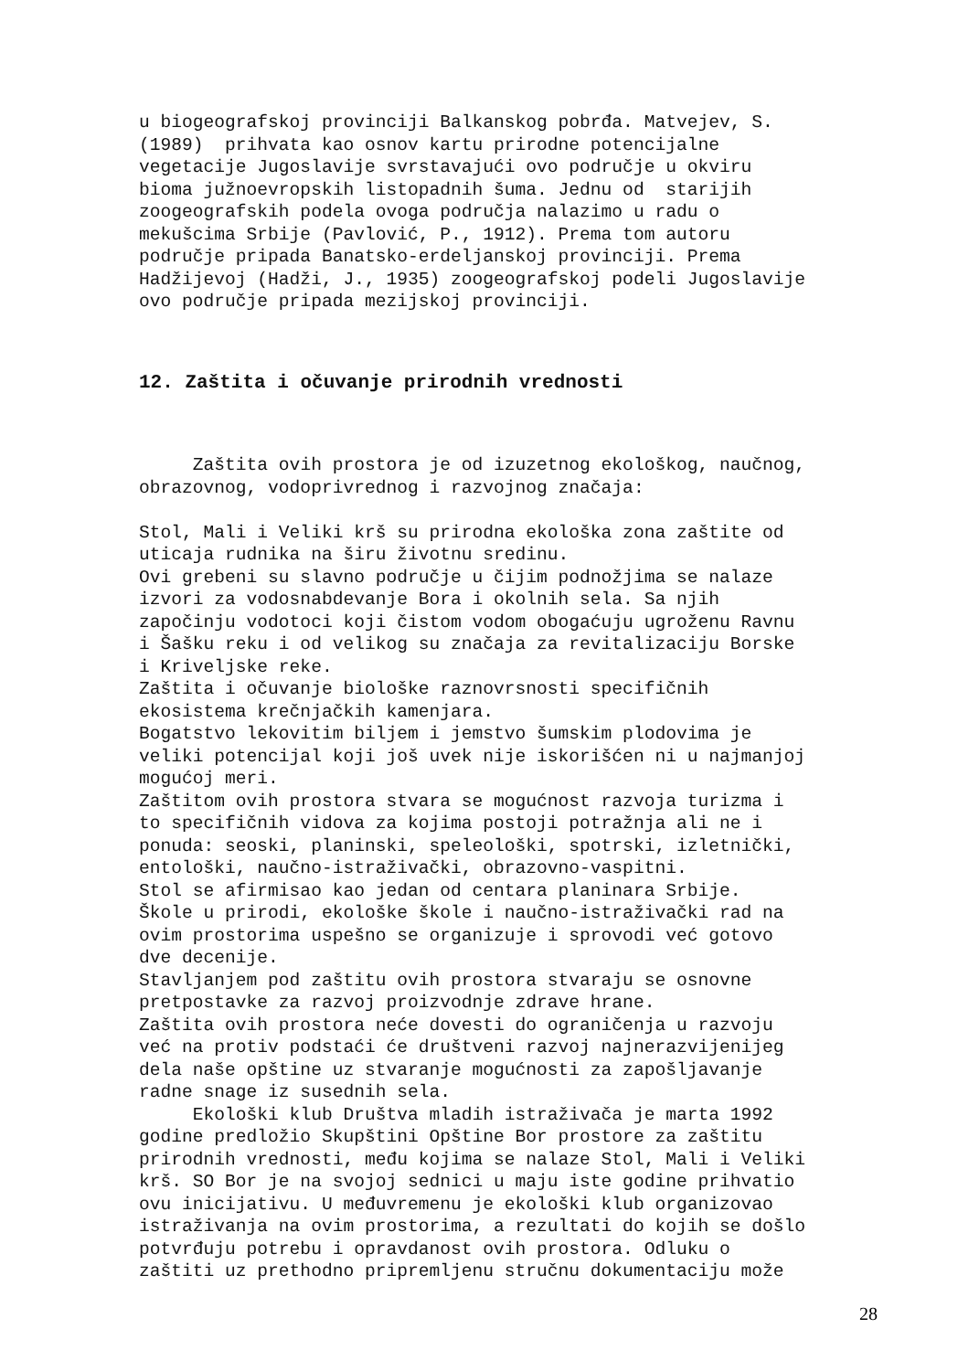u biogeografskoj provinciji Balkanskog pobrđa. Matvejev, S. (1989) prihvata kao osnov kartu prirodne potencijalne vegetacije Jugoslavije svrstavajući ovo područje u okviru bioma južnoevropskih listopadnih šuma. Jednu od starijih zoogeografskih podela ovoga područja nalazimo u radu o mekušcima Srbije (Pavlović, P., 1912). Prema tom autoru područje pripada Banatsko-erdeljanskoj provinciji. Prema Hadžijevoj (Hadži, J., 1935) zoogeografskoj podeli Jugoslavije ovo područje pripada mezijskoj provinciji.
12. Zaštita i očuvanje prirodnih vrednosti
Zaštita ovih prostora je od izuzetnog ekološkog, naučnog, obrazovnog, vodoprivrednog i razvojnog značaja: Stol, Mali i Veliki krš su prirodna ekološka zona zaštite od uticaja rudnika na širu životnu sredinu. Ovi grebeni su slavno područje u čijim podnožjima se nalaze izvori za vodosnabdevanje Bora i okolnih sela. Sa njih započinju vodotoci koji čistom vodom obogaćuju ugroženu Ravnu i Šašku reku i od velikog su značaja za revitalizaciju Borske i Kriveljske reke. Zaštita i očuvanje biološke raznovrsnosti specifičnih ekosistema krečnjačkih kamenjara. Bogatstvo lekovitim biljem i jemstvo šumskim plodovima je veliki potencijal koji još uvek nije iskorišćen ni u najmanjoj mogućoj meri. Zaštitom ovih prostora stvara se mogućnost razvoja turizma i to specifičnih vidova za kojima postoji potražnja ali ne i ponuda: seoski, planinski, speleološki, spotrski, izletnički, entološki, naučno-istraživački, obrazovno-vaspitni. Stol se afirmisao kao jedan od centara planinara Srbije. Škole u prirodi, ekološke škole i naučno-istraživački rad na ovim prostorima uspešno se organizuje i sprovodi već gotovo dve decenije. Stavljanjem pod zaštitu ovih prostora stvaraju se osnovne pretpostavke za razvoj proizvodnje zdrave hrane. Zaštita ovih prostora neće dovesti do ograničenja u razvoju već na protiv podstaći će društveni razvoj najnerazvijenijeg dela naše opštine uz stvaranje mogućnosti za zapošljavanje radne snage iz susednih sela. Ekološki klub Društva mladih istraživača je marta 1992 godine predložio Skupštini Opštine Bor prostore za zaštitu prirodnih vrednosti, među kojima se nalaze Stol, Mali i Veliki krš. SO Bor je na svojoj sednici u maju iste godine prihvatio ovu inicijativu. U međuvremenu je ekološki klub organizovao istraživanja na ovim prostorima, a rezultati do kojih se došlo potvrđuju potrebu i opravdanost ovih prostora. Odluku o zaštiti uz prethodno pripremljenu stručnu dokumentaciju može
28